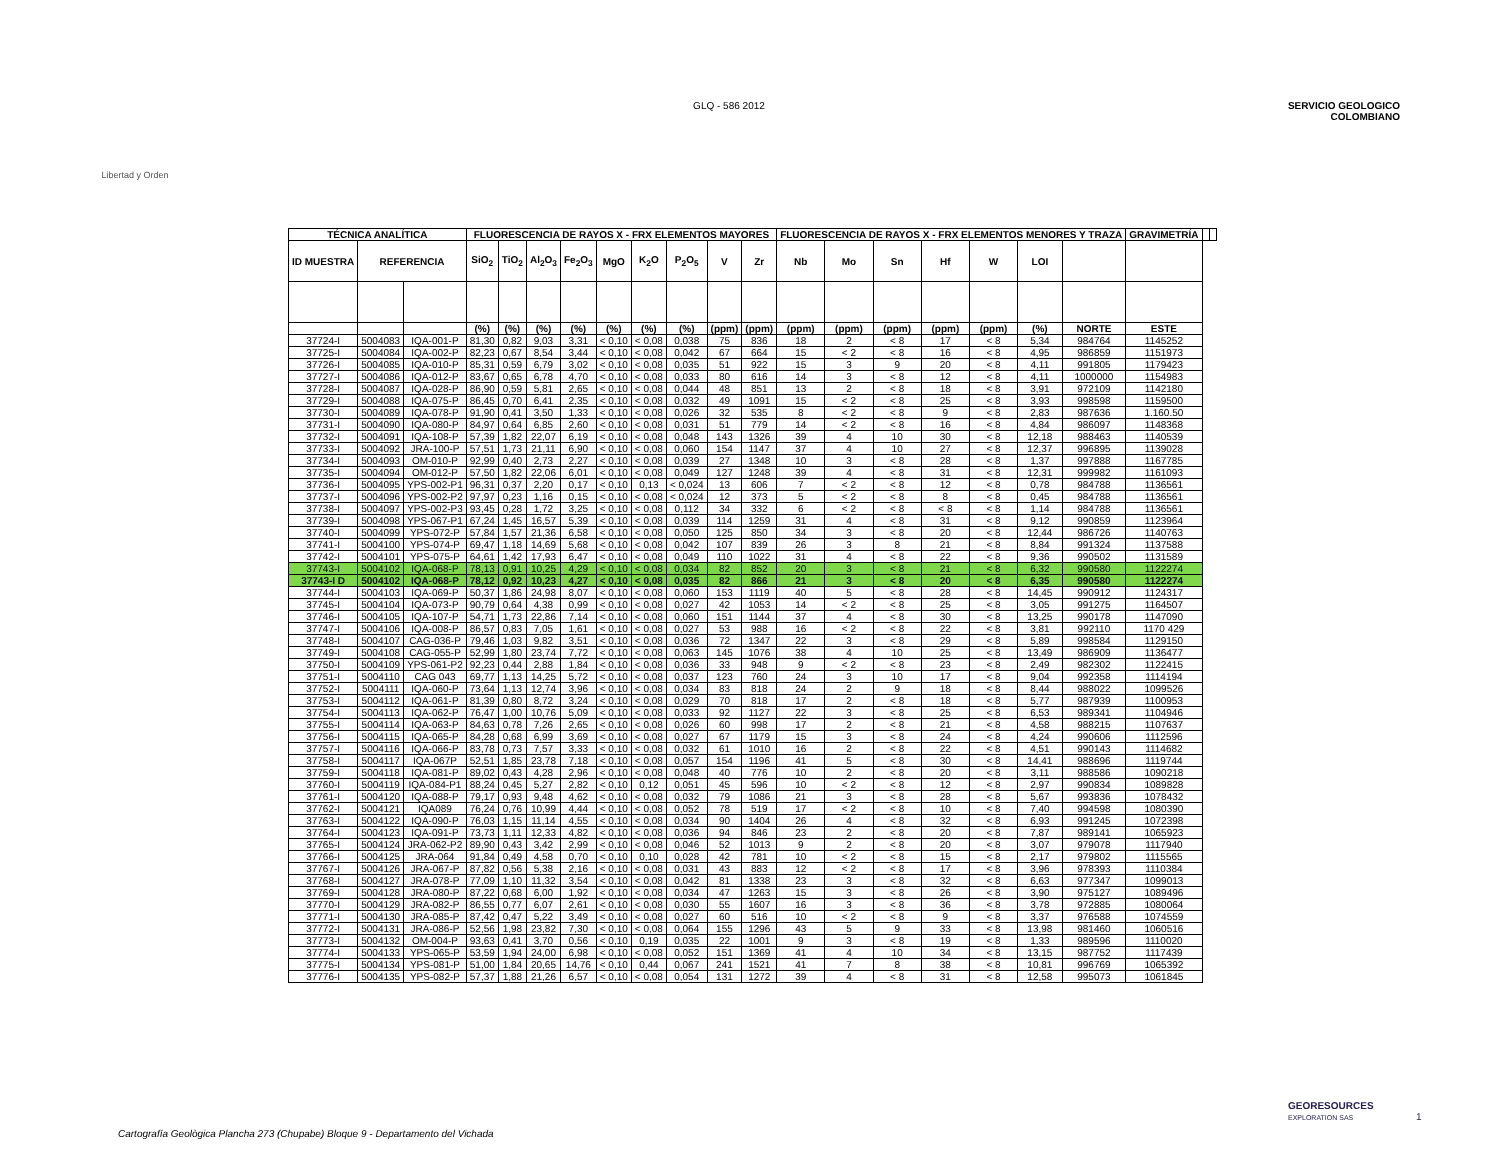Libertad y Orden
GLQ - 586 2012 SERVICIO GEOLOGICO
COLOMBIANO
| TÉCNICA ANALÍTICA | | | FLUORESCENCIA DE RAYOS X - FRX ELEMENTOS MAYORES | | | | | | | | | FLUORESCENCIA DE RAYOS X - FRX ELEMENTOS MENORES Y TRAZA | | | | | | | GRAVIMETRÍA | | |
| --- | --- | --- | --- | --- | --- | --- | --- | --- | --- | --- | --- | --- | --- | --- | --- | --- | --- | --- | --- | --- | --- |
| ID MUESTRA | REFERENCIA | | SiO<sub>2</sub> | TiO<sub>2</sub> | Al<sub>2</sub>O<sub>3</sub> | Fe<sub>2</sub>O<sub>3</sub> | MgO | K<sub>2</sub>O | P<sub>2</sub>O<sub>5</sub> | V | Zr | Nb | Mo | Sn | Hf | W | LOI | | | | |
| | | | (%) | (%) | (%) | (%) | (%) | (%) | (%) | (ppm) | (ppm) | (ppm) | (ppm) | (ppm) | (ppm) | (ppm) | (%) | NORTE | ESTE | | |
| 37724-I | 5004083 | IQA-001-P | 81,30 | 0,82 | 9,03 | 3,31 | < 0,10 | < 0,08 | 0,038 | 75 | 836 | 18 | 2 | < 8 | 17 | < 8 | 5,34 | 984764 | 1145252 | | |
| 37725-I | 5004084 | IQA-002-P | 82,23 | 0,67 | 8,54 | 3,44 | < 0,10 | < 0,08 | 0,042 | 67 | 664 | 15 | < 2 | < 8 | 16 | < 8 | 4,95 | 986859 | 1151973 | | |
| 37726-I | 5004085 | IQA-010-P | 85,31 | 0,59 | 6,79 | 3,02 | < 0,10 | < 0,08 | 0,035 | 51 | 922 | 15 | 3 | 9 | 20 | < 8 | 4,11 | 991805 | 1179423 | | |
| 37727-I | 5004086 | IQA-012-P | 83,67 | 0,65 | 6,78 | 4,70 | < 0,10 | < 0,08 | 0,033 | 80 | 616 | 14 | 3 | < 8 | 12 | < 8 | 4,11 | 1000000 | 1154983 | | |
| 37728-I | 5004087 | IQA-028-P | 86,90 | 0,59 | 5,81 | 2,65 | < 0,10 | < 0,08 | 0,044 | 48 | 851 | 13 | 2 | < 8 | 18 | < 8 | 3,91 | 972109 | 1142180 | | |
| 37729-I | 5004088 | IQA-075-P | 86,45 | 0,70 | 6,41 | 2,35 | < 0,10 | < 0,08 | 0,032 | 49 | 1091 | 15 | < 2 | < 8 | 25 | < 8 | 3,93 | 998598 | 1159500 | | |
| 37730-I | 5004089 | IQA-078-P | 91,90 | 0,41 | 3,50 | 1,33 | < 0,10 | < 0,08 | 0,026 | 32 | 535 | 8 | < 2 | < 8 | 9 | < 8 | 2,83 | 987636 | 1.160.50 | | |
| 37731-I | 5004090 | IQA-080-P | 84,97 | 0,64 | 6,85 | 2,60 | < 0,10 | < 0,08 | 0,031 | 51 | 779 | 14 | < 2 | < 8 | 16 | < 8 | 4,84 | 986097 | 1148368 | | |
| 37732-I | 5004091 | IQA-108-P | 57,39 | 1,82 | 22,07 | 6,19 | < 0,10 | < 0,08 | 0,048 | 143 | 1326 | 39 | 4 | 10 | 30 | < 8 | 12,18 | 988463 | 1140539 | | |
| 37733-I | 5004092 | JRA-100-P | 57,51 | 1,73 | 21,11 | 6,90 | < 0,10 | < 0,08 | 0,060 | 154 | 1147 | 37 | 4 | 10 | 27 | < 8 | 12,37 | 996895 | 1139028 | | |
| 37734-I | 5004093 | OM-010-P | 92,99 | 0,40 | 2,73 | 2,27 | < 0,10 | < 0,08 | 0,039 | 27 | 1348 | 10 | 3 | < 8 | 28 | < 8 | 1,37 | 997888 | 1167785 | | |
| 37735-I | 5004094 | OM-012-P | 57,50 | 1,82 | 22,06 | 6,01 | < 0,10 | < 0,08 | 0,049 | 127 | 1248 | 39 | 4 | < 8 | 31 | < 8 | 12,31 | 999982 | 1161093 | | |
| 37736-I | 5004095 | YPS-002-P1 | 96,31 | 0,37 | 2,20 | 0,17 | < 0,10 | 0,13 | < 0,024 | 13 | 606 | 7 | < 2 | < 8 | 12 | < 8 | 0,78 | 984788 | 1136561 | | |
| 37737-I | 5004096 | YPS-002-P2 | 97,97 | 0,23 | 1,16 | 0,15 | < 0,10 | < 0,08 | < 0,024 | 12 | 373 | 5 | < 2 | < 8 | 8 | < 8 | 0,45 | 984788 | 1136561 | | |
| 37738-I | 5004097 | YPS-002-P3 | 93,45 | 0,28 | 1,72 | 3,25 | < 0,10 | < 0,08 | 0,112 | 34 | 332 | 6 | < 2 | < 8 | < 8 | < 8 | 1,14 | 984788 | 1136561 | | |
| 37739-I | 5004098 | YPS-067-P1 | 67,24 | 1,45 | 16,57 | 5,39 | < 0,10 | < 0,08 | 0,039 | 114 | 1259 | 31 | 4 | < 8 | 31 | < 8 | 9,12 | 990859 | 1123964 | | |
| 37740-I | 5004099 | YPS-072-P | 57,84 | 1,57 | 21,36 | 6,58 | < 0,10 | < 0,08 | 0,050 | 125 | 850 | 34 | 3 | < 8 | 20 | < 8 | 12,44 | 986726 | 1140763 | | |
| 37741-I | 5004100 | YPS-074-P | 69,47 | 1,18 | 14,69 | 5,68 | < 0,10 | < 0,08 | 0,042 | 107 | 839 | 26 | 3 | 8 | 21 | < 8 | 8,84 | 991324 | 1137588 | | |
| 37742-I | 5004101 | YPS-075-P | 64,61 | 1,42 | 17,93 | 6,47 | < 0,10 | < 0,08 | 0,049 | 110 | 1022 | 31 | 4 | < 8 | 22 | < 8 | 9,36 | 990502 | 1131589 | | |
| 37743-I | 5004102 | IQA-068-P | 78,13 | 0,91 | 10,25 | 4,29 | < 0,10 | < 0,08 | 0,034 | 82 | 852 | 20 | 3 | < 8 | 21 | < 8 | 6,32 | 990580 | 1122274 | | |
| 37743-I D | 5004102 | IQA-068-P | 78,12 | 0,92 | 10,23 | 4,27 | < 0,10 | < 0,08 | 0,035 | 82 | 866 | 21 | 3 | < 8 | 20 | < 8 | 6,35 | 990580 | 1122274 | | |
| 37744-I | 5004103 | IQA-069-P | 50,37 | 1,86 | 24,98 | 8,07 | < 0,10 | < 0,08 | 0,060 | 153 | 1119 | 40 | 5 | < 8 | 28 | < 8 | 14,45 | 990912 | 1124317 | | |
| 37745-I | 5004104 | IQA-073-P | 90,79 | 0,64 | 4,38 | 0,99 | < 0,10 | < 0,08 | 0,027 | 42 | 1053 | 14 | < 2 | < 8 | 25 | < 8 | 3,05 | 991275 | 1164507 | | |
| 37746-I | 5004105 | IQA-107-P | 54,71 | 1,73 | 22,86 | 7,14 | < 0,10 | < 0,08 | 0,060 | 151 | 1144 | 37 | 4 | < 8 | 30 | < 8 | 13,25 | 990178 | 1147090 | | |
| 37747-I | 5004106 | IQA-008-P | 86,57 | 0,83 | 7,05 | 1,61 | < 0,10 | < 0,08 | 0,027 | 53 | 988 | 16 | < 2 | < 8 | 22 | < 8 | 3,81 | 992110 | 1170 429 | | |
| 37748-I | 5004107 | CAG-036-P | 79,46 | 1,03 | 9,82 | 3,51 | < 0,10 | < 0,08 | 0,036 | 72 | 1347 | 22 | 3 | < 8 | 29 | < 8 | 5,89 | 998584 | 1129150 | | |
| 37749-I | 5004108 | CAG-055-P | 52,99 | 1,80 | 23,74 | 7,72 | < 0,10 | < 0,08 | 0,063 | 145 | 1076 | 38 | 4 | 10 | 25 | < 8 | 13,49 | 986909 | 1136477 | | |
| 37750-I | 5004109 | YPS-061-P2 | 92,23 | 0,44 | 2,88 | 1,84 | < 0,10 | < 0,08 | 0,036 | 33 | 948 | 9 | < 2 | < 8 | 23 | < 8 | 2,49 | 982302 | 1122415 | | |
| 37751-I | 5004110 | CAG 043 | 69,77 | 1,13 | 14,25 | 5,72 | < 0,10 | < 0,08 | 0,037 | 123 | 760 | 24 | 3 | 10 | 17 | < 8 | 9,04 | 992358 | 1114194 | | |
| 37752-I | 5004111 | IQA-060-P | 73,64 | 1,13 | 12,74 | 3,96 | < 0,10 | < 0,08 | 0,034 | 83 | 818 | 24 | 2 | 9 | 18 | < 8 | 8,44 | 988022 | 1099526 | | |
| 37753-I | 5004112 | IQA-061-P | 81,39 | 0,80 | 8,72 | 3,24 | < 0,10 | < 0,08 | 0,029 | 70 | 818 | 17 | 2 | < 8 | 18 | < 8 | 5,77 | 987939 | 1100953 | | |
| 37754-I | 5004113 | IQA-062-P | 76,47 | 1,00 | 10,76 | 5,09 | < 0,10 | < 0,08 | 0,033 | 92 | 1127 | 22 | 3 | < 8 | 25 | < 8 | 6,53 | 989341 | 1104946 | | |
| 37755-I | 5004114 | IQA-063-P | 84,63 | 0,78 | 7,26 | 2,65 | < 0,10 | < 0,08 | 0,026 | 60 | 998 | 17 | 2 | < 8 | 21 | < 8 | 4,58 | 988215 | 1107637 | | |
| 37756-I | 5004115 | IQA-065-P | 84,28 | 0,68 | 6,99 | 3,69 | < 0,10 | < 0,08 | 0,027 | 67 | 1179 | 15 | 3 | < 8 | 24 | < 8 | 4,24 | 990606 | 1112596 | | |
| 37757-I | 5004116 | IQA-066-P | 83,78 | 0,73 | 7,57 | 3,33 | < 0,10 | < 0,08 | 0,032 | 61 | 1010 | 16 | 2 | < 8 | 22 | < 8 | 4,51 | 990143 | 1114682 | | |
| 37758-I | 5004117 | IQA-067P | 52,51 | 1,85 | 23,78 | 7,18 | < 0,10 | < 0,08 | 0,057 | 154 | 1196 | 41 | 5 | < 8 | 30 | < 8 | 14,41 | 988696 | 1119744 | | |
| 37759-I | 5004118 | IQA-081-P | 89,02 | 0,43 | 4,28 | 2,96 | < 0,10 | < 0,08 | 0,048 | 40 | 776 | 10 | 2 | < 8 | 20 | < 8 | 3,11 | 988586 | 1090218 | | |
| 37760-I | 5004119 | IQA-084-P1 | 88,24 | 0,45 | 5,27 | 2,82 | < 0,10 | 0,12 | 0,051 | 45 | 596 | 10 | < 2 | < 8 | 12 | < 8 | 2,97 | 990834 | 1089828 | | |
| 37761-I | 5004120 | IQA-088-P | 79,17 | 0,93 | 9,48 | 4,62 | < 0,10 | < 0,08 | 0,032 | 79 | 1086 | 21 | 3 | < 8 | 28 | < 8 | 5,67 | 993836 | 1078432 | | |
| 37762-I | 5004121 | IQA089 | 76,24 | 0,76 | 10,99 | 4,44 | < 0,10 | < 0,08 | 0,052 | 78 | 519 | 17 | < 2 | < 8 | 10 | < 8 | 7,40 | 994598 | 1080390 | | |
| 37763-I | 5004122 | IQA-090-P | 76,03 | 1,15 | 11,14 | 4,55 | < 0,10 | < 0,08 | 0,034 | 90 | 1404 | 26 | 4 | < 8 | 32 | < 8 | 6,93 | 991245 | 1072398 | | |
| 37764-I | 5004123 | IQA-091-P | 73,73 | 1,11 | 12,33 | 4,82 | < 0,10 | < 0,08 | 0,036 | 94 | 846 | 23 | 2 | < 8 | 20 | < 8 | 7,87 | 989141 | 1065923 | | |
| 37765-I | 5004124 | JRA-062-P2 | 89,90 | 0,43 | 3,42 | 2,99 | < 0,10 | < 0,08 | 0,046 | 52 | 1013 | 9 | 2 | < 8 | 20 | < 8 | 3,07 | 979078 | 1117940 | | |
| 37766-I | 5004125 | JRA-064 | 91,84 | 0,49 | 4,58 | 0,70 | < 0,10 | 0,10 | 0,028 | 42 | 781 | 10 | < 2 | < 8 | 15 | < 8 | 2,17 | 979802 | 1115565 | | |
| 37767-I | 5004126 | JRA-067-P | 87,82 | 0,56 | 5,38 | 2,16 | < 0,10 | < 0,08 | 0,031 | 43 | 883 | 12 | < 2 | < 8 | 17 | < 8 | 3,96 | 978393 | 1110384 | | |
| 37768-I | 5004127 | JRA-078-P | 77,09 | 1,10 | 11,32 | 3,54 | < 0,10 | < 0,08 | 0,042 | 81 | 1338 | 23 | 3 | < 8 | 32 | < 8 | 6,63 | 977347 | 1099013 | | |
| 37769-I | 5004128 | JRA-080-P | 87,22 | 0,68 | 6,00 | 1,92 | < 0,10 | < 0,08 | 0,034 | 47 | 1263 | 15 | 3 | < 8 | 26 | < 8 | 3,90 | 975127 | 1089496 | | |
| 37770-I | 5004129 | JRA-082-P | 86,55 | 0,77 | 6,07 | 2,61 | < 0,10 | < 0,08 | 0,030 | 55 | 1607 | 16 | 3 | < 8 | 36 | < 8 | 3,78 | 972885 | 1080064 | | |
| 37771-I | 5004130 | JRA-085-P | 87,42 | 0,47 | 5,22 | 3,49 | < 0,10 | < 0,08 | 0,027 | 60 | 516 | 10 | < 2 | < 8 | 9 | < 8 | 3,37 | 976588 | 1074559 | | |
| 37772-I | 5004131 | JRA-086-P | 52,56 | 1,98 | 23,82 | 7,30 | < 0,10 | < 0,08 | 0,064 | 155 | 1296 | 43 | 5 | 9 | 33 | < 8 | 13,98 | 981460 | 1060516 | | |
| 37773-I | 5004132 | OM-004-P | 93,63 | 0,41 | 3,70 | 0,56 | < 0,10 | 0,19 | 0,035 | 22 | 1001 | 9 | 3 | < 8 | 19 | < 8 | 1,33 | 989596 | 1110020 | | |
| 37774-I | 5004133 | YPS-065-P | 53,59 | 1,94 | 24,00 | 6,98 | < 0,10 | < 0,08 | 0,052 | 151 | 1369 | 41 | 4 | 10 | 34 | < 8 | 13,15 | 987752 | 1117439 | | |
| 37775-I | 5004134 | YPS-081-P | 51,00 | 1,84 | 20,65 | 14,76 | < 0,10 | 0,44 | 0,067 | 241 | 1521 | 41 | 7 | 8 | 38 | < 8 | 10,81 | 996769 | 1065392 | | |
| 37776-I | 5004135 | YPS-082-P | 57,37 | 1,88 | 21,26 | 6,57 | < 0,10 | < 0,08 | 0,054 | 131 | 1272 | 39 | 4 | < 8 | 31 | < 8 | 12,58 | 995073 | 1061845 | | |
Cartografía Geològica Plancha 273 (Chupabe) Bloque 9 - Departamento del Vichada
GEORESOURCES
EXPLORATION SAS 1